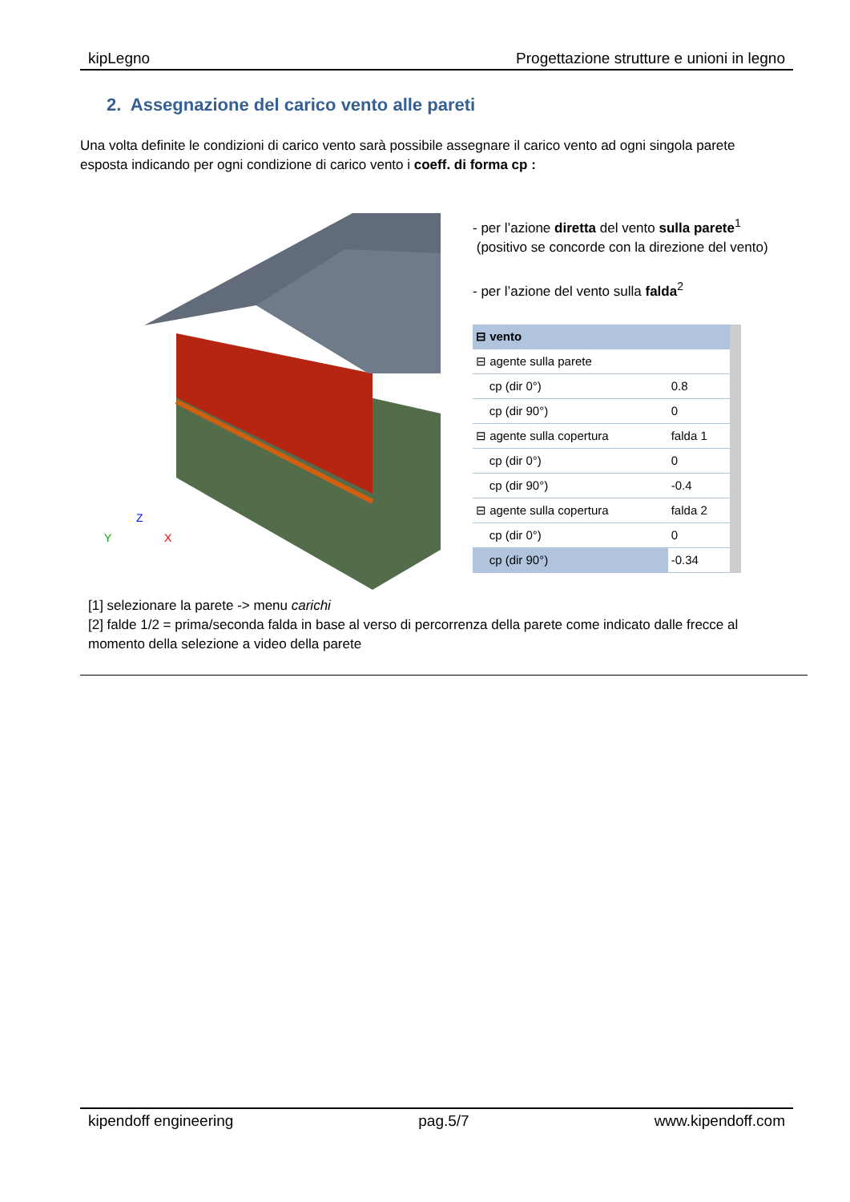kipLegno Progettazione strutture e unioni in legno
2. Assegnazione del carico vento alle pareti
Una volta definite le condizioni di carico vento sarà possibile assegnare il carico vento ad ogni singola parete esposta indicando per ogni condizione di carico vento i coeff. di forma cp :
Y
Z
X
- per l’azione diretta del vento sulla parete<sup>1</sup>
(positivo se concorde con la direzione del vento)
- per l’azione del vento sulla falda<sup>2</sup>
| ⊟ vento | |
| ⊟ agente sulla parete | |
| cp (dir 0°) | 0.8 |
| cp (dir 90°) | 0 |
| ⊟ agente sulla copertura | falda 1 |
| cp (dir 0°) | 0 |
| cp (dir 90°) | -0.4 |
| ⊟ agente sulla copertura | falda 2 |
| cp (dir 0°) | 0 |
| cp (dir 90°) | -0.34 |
[1] selezionare la parete -> menu carichi
[2] falde 1/2 = prima/seconda falda in base al verso di percorrenza della parete come indicato dalle frecce al momento della selezione a video della parete
kipendoff engineering pag.5/7 www.kipendoff.com